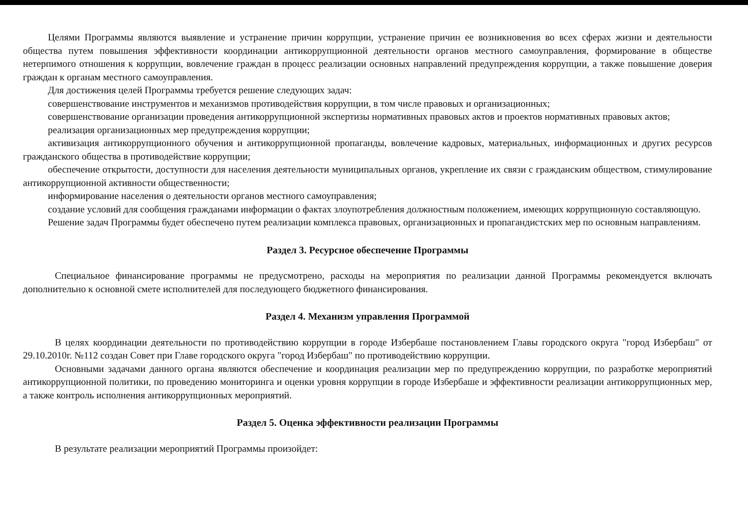Целями Программы являются выявление и устранение причин коррупции, устранение причин ее возникновения во всех сферах жизни и деятельности общества путем повышения эффективности координации антикоррупционной деятельности органов местного самоуправления, формирование в обществе нетерпимого отношения к коррупции, вовлечение граждан в процесс реализации основных направлений предупреждения коррупции, а также повышение доверия граждан к органам местного самоуправления.
Для достижения целей Программы требуется решение следующих задач:
совершенствование инструментов и механизмов противодействия коррупции, в том числе правовых и организационных;
совершенствование организации проведения антикоррупционной экспертизы нормативных правовых актов и проектов нормативных правовых актов;
реализация организационных мер предупреждения коррупции;
активизация антикоррупционного обучения и антикоррупционной пропаганды, вовлечение кадровых, материальных, информационных и других ресурсов гражданского общества в противодействие коррупции;
обеспечение открытости, доступности для населения деятельности муниципальных органов, укрепление их связи с гражданским обществом, стимулирование антикоррупционной активности общественности;
информирование населения о деятельности органов местного самоуправления;
создание условий для сообщения гражданами информации о фактах злоупотребления должностным положением, имеющих коррупционную составляющую.
Решение задач Программы будет обеспечено путем реализации комплекса правовых, организационных и пропагандистских мер по основным направлениям.
Раздел 3. Ресурсное обеспечение Программы
Специальное финансирование программы не предусмотрено, расходы на мероприятия по реализации данной Программы рекомендуется включать дополнительно к основной смете исполнителей для последующего бюджетного финансирования.
Раздел 4. Механизм управления Программой
В целях координации деятельности по противодействию коррупции в городе Избербаше постановлением Главы городского округа "город Избербаш" от 29.10.2010г. №112 создан Совет при Главе городского округа "город Избербаш" по противодействию коррупции.
Основными задачами данного органа являются обеспечение и координация реализации мер по предупреждению коррупции, по разработке мероприятий антикоррупционной политики, по проведению мониторинга и оценки уровня коррупции в городе Избербаше и эффективности реализации антикоррупционных мер, а также контроль исполнения антикоррупционных мероприятий.
Раздел 5. Оценка эффективности реализации Программы
В результате реализации мероприятий Программы произойдет: